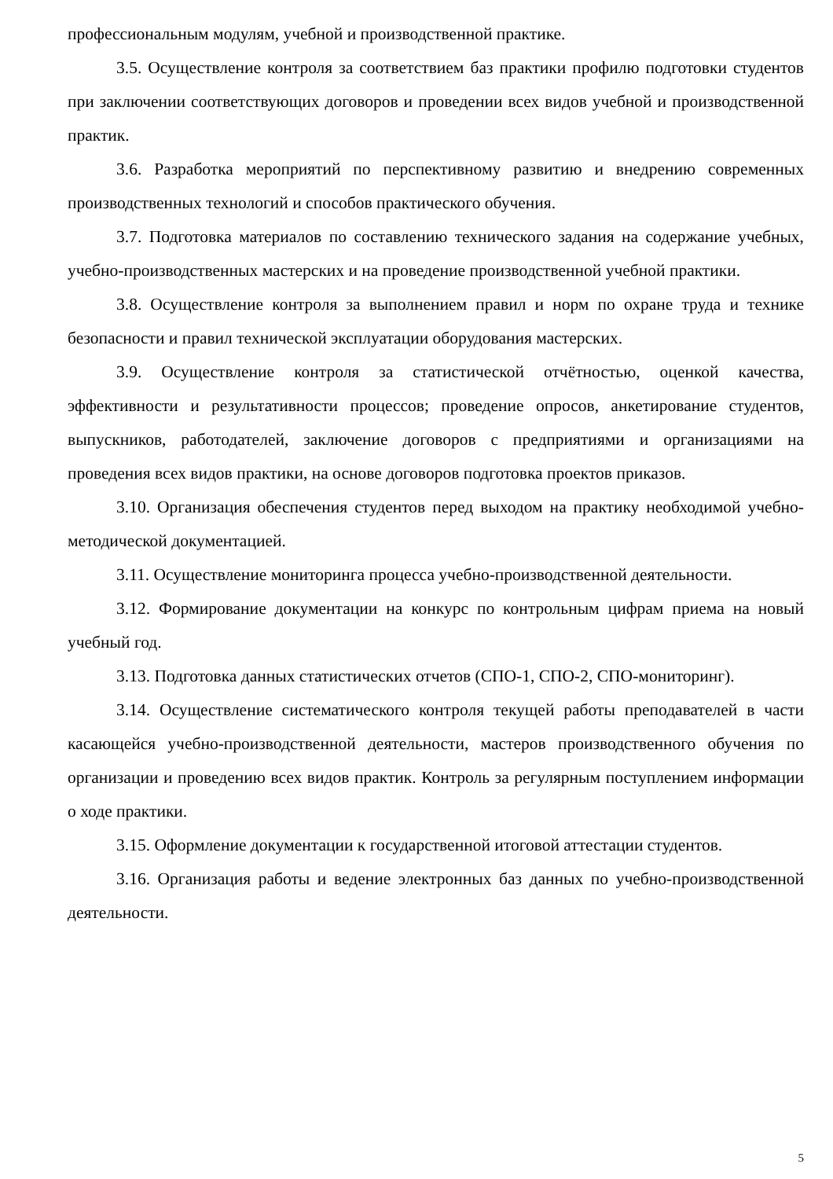профессиональным модулям, учебной и производственной практике.
3.5. Осуществление контроля за соответствием баз практики профилю подготовки студентов при заключении соответствующих договоров и проведении всех видов учебной и производственной практик.
3.6. Разработка мероприятий по перспективному развитию и внедрению современных производственных технологий и способов практического обучения.
3.7. Подготовка материалов по составлению технического задания на содержание учебных, учебно-производственных мастерских и на проведение производственной учебной практики.
3.8. Осуществление контроля за выполнением правил и норм по охране труда и технике безопасности и правил технической эксплуатации оборудования мастерских.
3.9. Осуществление контроля за статистической отчётностью, оценкой качества, эффективности и результативности процессов; проведение опросов, анкетирование студентов, выпускников, работодателей, заключение договоров с предприятиями и организациями на проведения всех видов практики, на основе договоров подготовка проектов приказов.
3.10. Организация обеспечения студентов перед выходом на практику необходимой учебно-методической документацией.
3.11. Осуществление мониторинга процесса учебно-производственной деятельности.
3.12. Формирование документации на конкурс по контрольным цифрам приема на новый учебный год.
3.13. Подготовка данных статистических отчетов (СПО-1, СПО-2, СПО-мониторинг).
3.14. Осуществление систематического контроля текущей работы преподавателей в части касающейся учебно-производственной деятельности, мастеров производственного обучения по организации и проведению всех видов практик. Контроль за регулярным поступлением информации о ходе практики.
3.15. Оформление документации к государственной итоговой аттестации студентов.
3.16. Организация работы и ведение электронных баз данных по учебно-производственной деятельности.
5